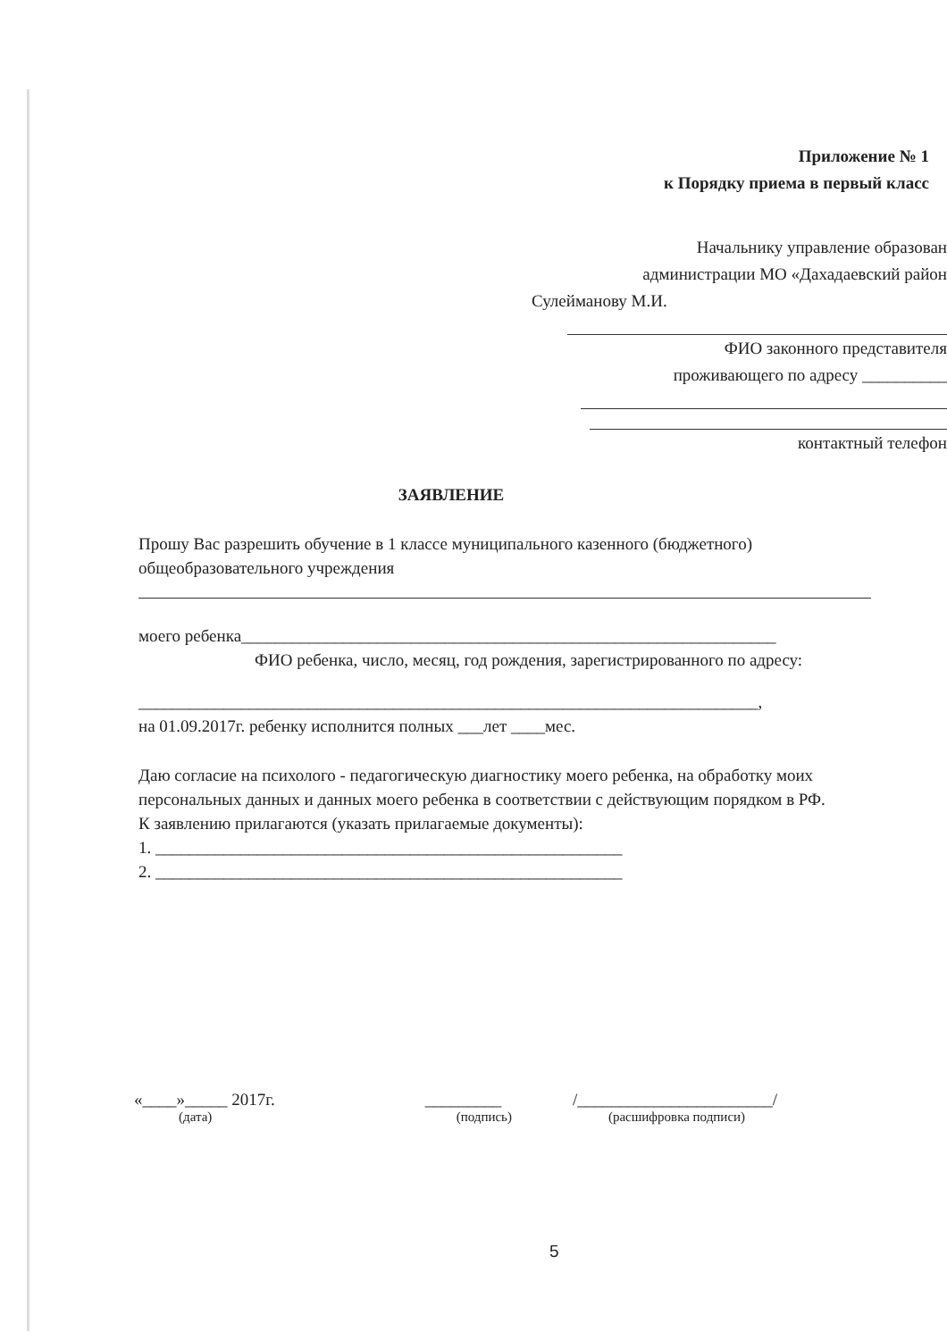Приложение № 1
к Порядку приема в первый класс
Начальнику управление образован
администрации МО «Дахадаевский район
Сулейманову М.И.
ФИО законного представителя
проживающего по адресу __________
контактный телефон
ЗАЯВЛЕНИЕ
Прошу Вас разрешить обучение в 1 классе муниципального казенного (бюджетного) общеобразовательного учреждения
моего ребенка_______________________________________________________________
ФИО ребенка, число, месяц, год рождения, зарегистрированного по адресу:
_________________________________________________________________________,
на 01.09.2017г. ребенку исполнится полных ___лет ____мес.
Даю согласие на психолого - педагогическую диагностику моего ребенка, на обработку моих персональных данных и данных моего ребенка в соответствии с действующим порядком в РФ.
К заявлению прилагаются (указать прилагаемые документы):
1. _______________________________________________________
2. _______________________________________________________
«____»_____ 2017г.
(дата)
_________
(подпись)
/_______________________/
(расшифровка подписи)
5